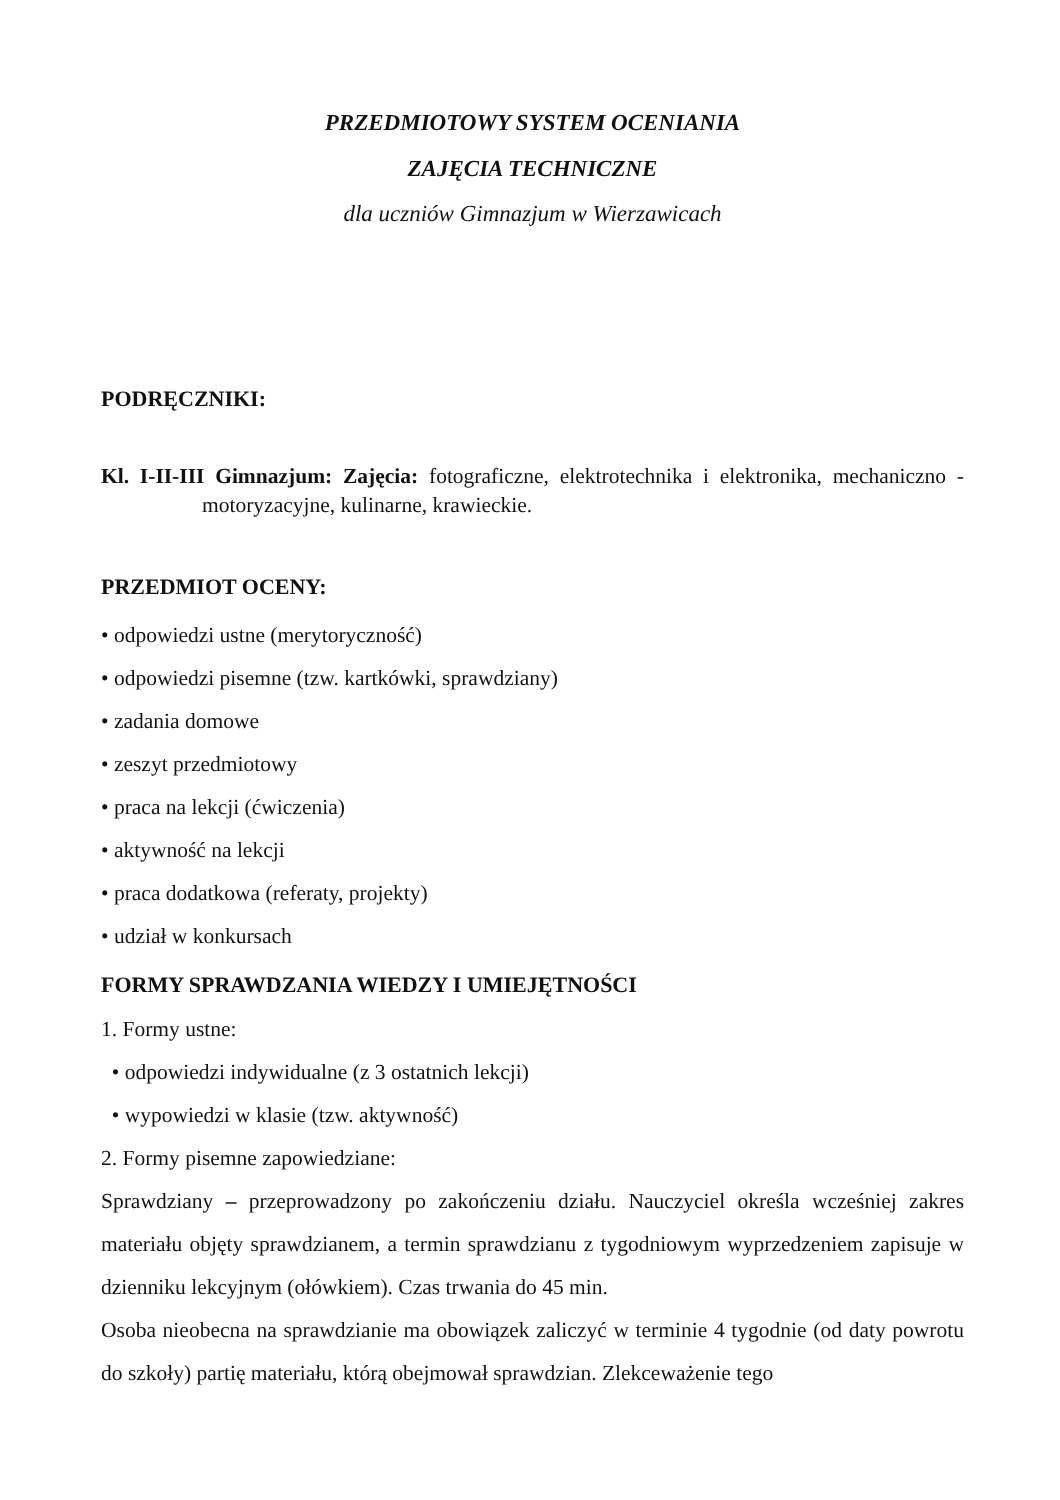PRZEDMIOTOWY SYSTEM OCENIANIA
ZAJĘCIA TECHNICZNE
dla uczniów Gimnazjum w Wierzawicach
PODRĘCZNIKI:
Kl. I-II-III Gimnazjum: Zajęcia: fotograficzne, elektrotechnika i elektronika, mechaniczno - motoryzacyjne, kulinarne, krawieckie.
PRZEDMIOT OCENY:
• odpowiedzi ustne (merytoryczność)
• odpowiedzi pisemne (tzw. kartkówki, sprawdziany)
• zadania domowe
• zeszyt przedmiotowy
• praca na lekcji (ćwiczenia)
• aktywność na lekcji
• praca dodatkowa (referaty, projekty)
• udział w konkursach
FORMY SPRAWDZANIA WIEDZY I UMIEJĘTNOŚCI
1. Formy ustne:
• odpowiedzi indywidualne (z 3 ostatnich lekcji)
• wypowiedzi w klasie (tzw. aktywność)
2. Formy pisemne zapowiedziane:
Sprawdziany – przeprowadzony po zakończeniu działu. Nauczyciel określa wcześniej zakres materiału objęty sprawdzianem, a termin sprawdzianu z tygodniowym wyprzedzeniem zapisuje w dzienniku lekcyjnym (ołówkiem). Czas trwania do 45 min.
Osoba nieobecna na sprawdzianie ma obowiązek zaliczyć w terminie 4 tygodnie (od daty powrotu do szkoły) partię materiału, którą obejmował sprawdzian. Zlekceważenie tego